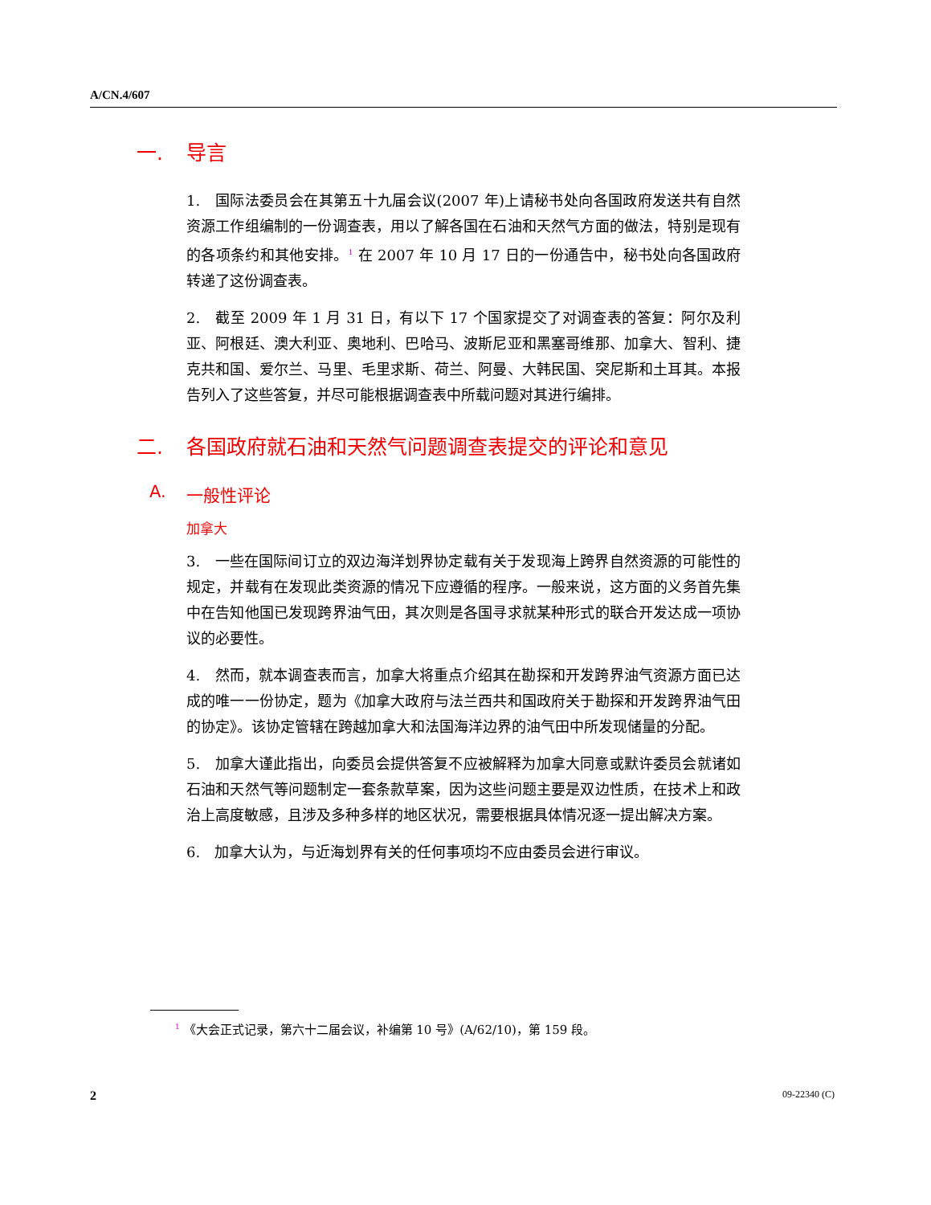A/CN.4/607
一. 导言
1.　国际法委员会在其第五十九届会议(2007 年)上请秘书处向各国政府发送共有自然资源工作组编制的一份调查表，用以了解各国在石油和天然气方面的做法，特别是现有的各项条约和其他安排。<sup>1</sup> 在 2007 年 10 月 17 日的一份通告中，秘书处向各国政府转递了这份调查表。
2.　截至 2009 年 1 月 31 日，有以下 17 个国家提交了对调查表的答复：阿尔及利亚、阿根廷、澳大利亚、奥地利、巴哈马、波斯尼亚和黑塞哥维那、加拿大、智利、捷克共和国、爱尔兰、马里、毛里求斯、荷兰、阿曼、大韩民国、突尼斯和土耳其。本报告列入了这些答复，并尽可能根据调查表中所载问题对其进行编排。
二. 各国政府就石油和天然气问题调查表提交的评论和意见
A. 一般性评论
加拿大
3.　一些在国际间订立的双边海洋划界协定载有关于发现海上跨界自然资源的可能性的规定，并载有在发现此类资源的情况下应遵循的程序。一般来说，这方面的义务首先集中在告知他国已发现跨界油气田，其次则是各国寻求就某种形式的联合开发达成一项协议的必要性。
4.　然而，就本调查表而言，加拿大将重点介绍其在勘探和开发跨界油气资源方面已达成的唯一一份协定，题为《加拿大政府与法兰西共和国政府关于勘探和开发跨界油气田的协定》。该协定管辖在跨越加拿大和法国海洋边界的油气田中所发现储量的分配。
5.　加拿大谨此指出，向委员会提供答复不应被解释为加拿大同意或默许委员会就诸如石油和天然气等问题制定一套条款草案，因为这些问题主要是双边性质，在技术上和政治上高度敏感，且涉及多种多样的地区状况，需要根据具体情况逐一提出解决方案。
6.　加拿大认为，与近海划界有关的任何事项均不应由委员会进行审议。
<sup>1</sup> 《大会正式记录，第六十二届会议，补编第 10 号》(A/62/10)，第 159 段。
2 09-22340 (C)